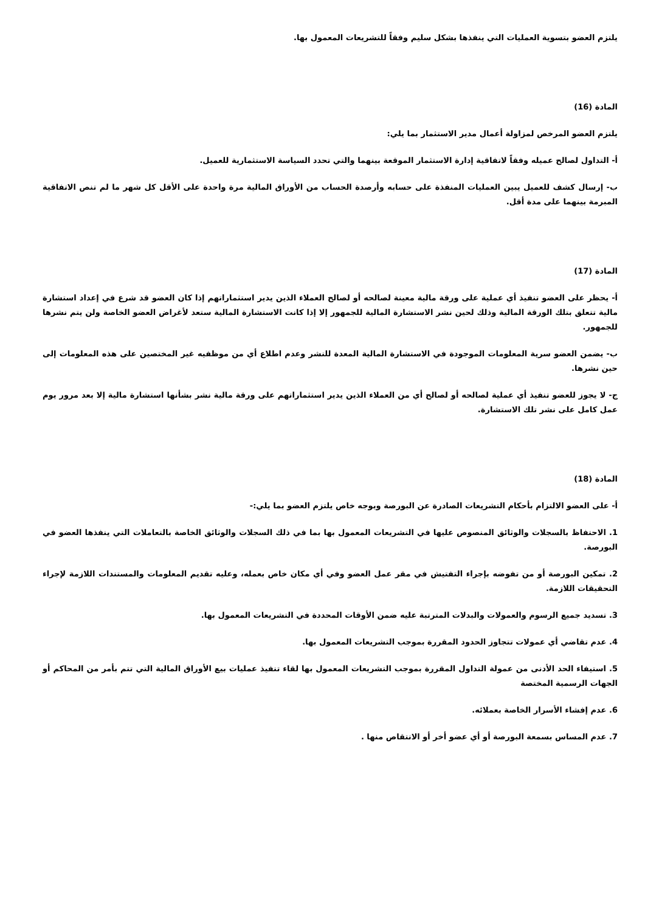يلتزم العضو بتسوية العمليات التي ينفذها بشكل سليم وفقاً للتشريعات المعمول بها.
المادة (16)
يلتزم العضو المرخص لمزاولة أعمال مدير الاستثمار بما يلي:
أ- التداول لصالح عميله وفقاً لاتفاقية إدارة الاستثمار الموقعة بينهما والتي تحدد السياسة الاستثمارية للعميل.
ب- إرسال كشف للعميل يبين العمليات المنفذة على حسابه وأرصدة الحساب من الأوراق المالية مرة واحدة على الأقل كل شهر ما لم تنص الاتفاقية المبرمة بينهما على مدة أقل.
المادة (17)
أ- يحظر على العضو تنفيذ أي عملية على ورقة مالية معينة لصالحه أو لصالح العملاء الذين يدير استثماراتهم إذا كان العضو قد شرع في إعداد استشارة مالية تتعلق بتلك الورقة المالية وذلك لحين نشر الاستشارة المالية للجمهور إلا إذا كانت الاستشارة المالية ستعد لأغراض العضو الخاصة ولن يتم نشرها للجمهور.
ب- يضمن العضو سرية المعلومات الموجودة في الاستشارة المالية المعدة للنشر وعدم اطلاع أي من موظفيه غير المختصين على هذه المعلومات إلى حين نشرها.
ج- لا يجوز للعضو تنفيذ أي عملية لصالحه أو لصالح أي من العملاء الذين يدير استثماراتهم على ورقة مالية نشر بشأنها استشارة مالية إلا بعد مرور يوم عمل كامل على نشر تلك الاستشارة.
المادة (18)
أ- على العضو الالتزام بأحكام التشريعات الصادرة عن البورصة وبوجه خاص يلتزم العضو بما يلي:-
1. الاحتفاظ بالسجلات والوثائق المنصوص عليها في التشريعات المعمول بها بما في ذلك السجلات والوثائق الخاصة بالتعاملات التي ينفذها العضو في البورصة.
2. تمكين البورصة أو من تفوضه بإجراء التفتيش في مقر عمل العضو وفي أي مكان خاص بعمله، وعليه تقديم المعلومات والمستندات اللازمة لإجراء التحقيقات اللازمة.
3. تسديد جميع الرسوم والعمولات والبدلات المترتبة عليه ضمن الأوقات المحددة في التشريعات المعمول بها.
4. عدم تقاضي أي عمولات تتجاوز الحدود المقررة بموجب التشريعات المعمول بها.
5. استيفاء الحد الأدنى من عمولة التداول المقررة بموجب التشريعات المعمول بها لقاء تنفيذ عمليات بيع الأوراق المالية التي تتم بأمر من المحاكم أو الجهات الرسمية المختصة
6. عدم إفشاء الأسرار الخاصة بعملائه.
7. عدم المساس بسمعة البورصة أو أي عضو أخر أو الانتقاص منها .